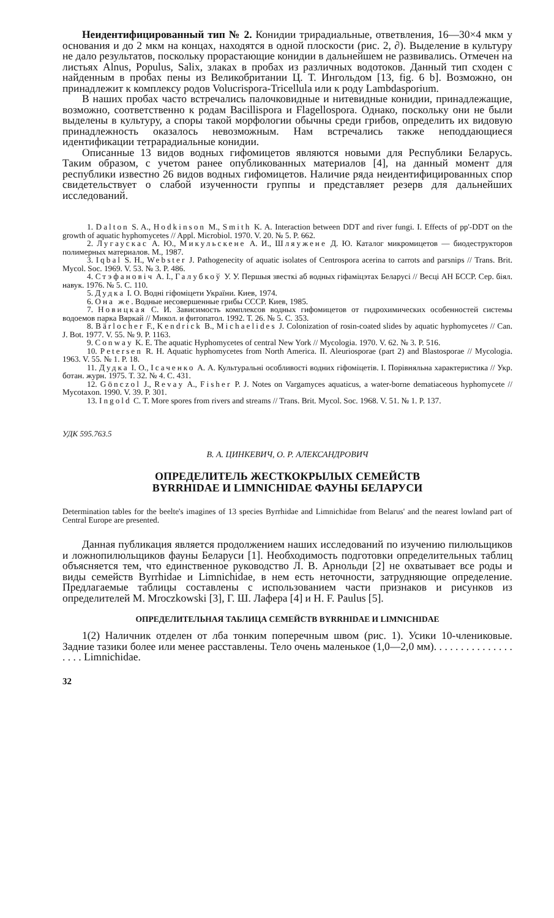Неидентифицированный тип № 2. Конидии трирадиальные, ответвления, 16—30×4 мкм у основания и до 2 мкм на концах, находятся в одной плоскости (рис. 2, ∂). Выделение в культуру не дало результатов, поскольку прорастающие конидии в дальнейшем не развивались. Отмечен на листьях Alnus, Populus, Salix, злаках в пробах из различных водотоков. Данный тип сходен с найденным в пробах пены из Великобритании Ц. Т. Ингольдом [13, fig. 6 b]. Возможно, он принадлежит к комплексу родов Volucrispora-Tricellula или к роду Lambdasporium.
В наших пробах часто встречались палочковидные и нитевидные конидии, принадлежащие, возможно, соответственно к родам Bacillispora и Flagellospora. Однако, поскольку они не были выделены в культуру, а споры такой морфологии обычны среди грибов, определить их видовую принадлежность оказалось невозможным. Нам встречались также неподдающиеся идентификации тетрарадиальные конидии.
Описанные 13 видов водных гифомицетов являются новыми для Республики Беларусь. Таким образом, с учетом ранее опубликованных материалов [4], на данный момент для республики известно 26 видов водных гифомицетов. Наличие ряда неидентифицированных спор свидетельствует о слабой изученности группы и представляет резерв для дальнейших исследований.
1. Dalton S. A., Hodkinson M., Smith K. A. Interaction between DDT and river fungi. I. Effects of pp'-DDT on the growth of aquatic hyphomycetes // Appl. Microbiol. 1970. V. 20. № 5. P. 662.
2. Лугаускас А. Ю., Микульскене А. И., Шляужене Д. Ю. Каталог микромицетов — биодеструкторов полимерных материалов. М., 1987.
3. Iqbal S. H., Webster J. Pathogenecity of aquatic isolates of Centrospora acerina to carrots and parsnips // Trans. Brit. Mycol. Soc. 1969. V. 53. № 3. P. 486.
4. Стэфановіч А. І., Галубкоў У. У. Першыя звесткі аб водных гіфаміцэтах Беларусі // Весці АН БССР. Сер. біял. навук. 1976. № 5. С. 110.
5. Дудка І. О. Водні гіфоміцети України. Киев, 1974.
6. Она же. Водные несовершенные грибы СССР. Киев, 1985.
7. Новицкая С. И. Зависимость комплексов водных гифомицетов от гидрохимических особенностей системы водоемов парка Вяркай // Микол. и фитопатол. 1992. Т. 26. № 5. С. 353.
8. Bärlocher F., Kendrick B., Michaelides J. Colonization of rosin-coated slides by aquatic hyphomycetes // Can. J. Bot. 1977. V. 55. № 9. P. 1163.
9. Conway K. E. The aquatic Hyphomycetes of central New York // Mycologia. 1970. V. 62. № 3. P. 516.
10. Petersen R. H. Aquatic hyphomycetes from North America. II. Aleuriosporae (part 2) and Blastosporae // Mycologia. 1963. V. 55. № 1. P. 18.
11. Дудка І. О., Ісаченко А. А. Культуральні особливості водних гіфоміцетів. І. Порівняльна характеристика // Укр. ботан. журн. 1975. Т. 32. № 4. С. 431.
12. Gönczol J., Revay A., Fisher P. J. Notes on Vargamyces aquaticus, a water-borne dematiaceous hyphomycete // Mycotaxon. 1990. V. 39. P. 301.
13. Ingold C. T. More spores from rivers and streams // Trans. Brit. Mycol. Soc. 1968. V. 51. № 1. P. 137.
УДК 595.763.5
В. А. ЦИНКЕВИЧ, О. Р. АЛЕКСАНДРОВИЧ
ОПРЕДЕЛИТЕЛЬ ЖЕСТКОКРЫЛЫХ СЕМЕЙСТВ
BYRRHIDAE И LIMNICHIDAE ФАУНЫ БЕЛАРУСИ
Determination tables for the beelte's imagines of 13 species Byrrhidae and Limnichidae from Belarus' and the nearest lowland part of Central Europe are presented.
Данная публикация является продолжением наших исследований по изучению пилюльщиков и ложнопилюльщиков фауны Беларуси [1]. Необходимость подготовки определительных таблиц объясняется тем, что единственное руководство Л. В. Арнольди [2] не охватывает все роды и виды семейств Byrrhidae и Limnichidae, в нем есть неточности, затрудняющие определение. Предлагаемые таблицы составлены с использованием части признаков и рисунков из определителей M. Mroczkowski [3], Г. Ш. Лафера [4] и H. F. Paulus [5].
ОПРЕДЕЛИТЕЛЬНАЯ ТАБЛИЦА СЕМЕЙСТВ BYRRHIDAE И LIMNICHIDAE
1(2) Наличник отделен от лба тонким поперечным швом (рис. 1). Усики 10-члениковые. Задние тазики более или менее расставлены. Тело очень маленькое (1,0—2,0 мм). . . . . . . . . . . . . . . . . . . Limnichidae.
32